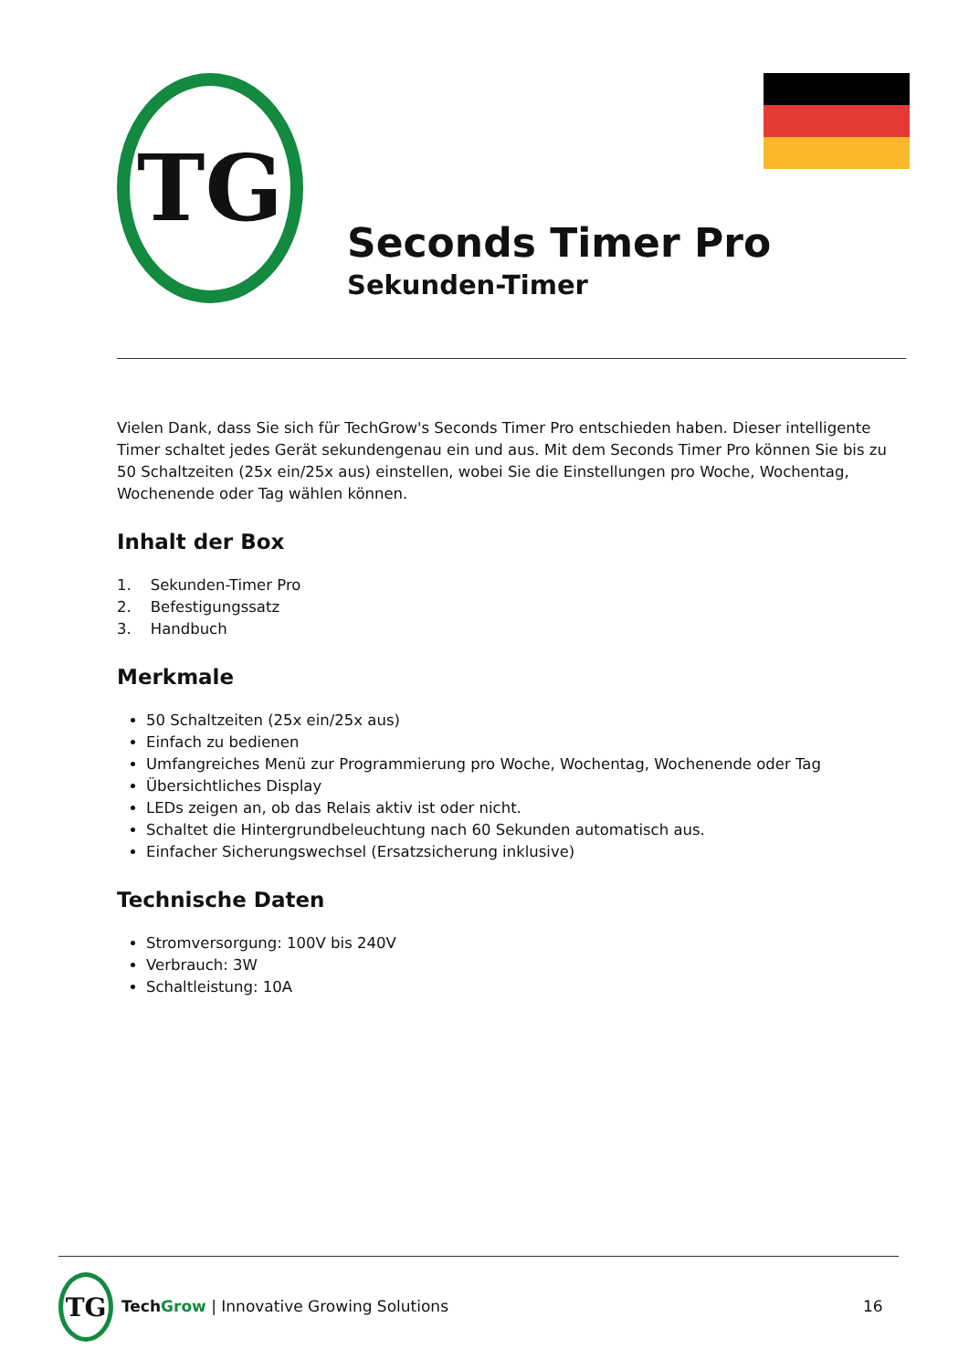TG
Seconds Timer Pro
Sekunden-Timer
Vielen Dank, dass Sie sich für TechGrow's Seconds Timer Pro entschieden haben. Dieser intelligente Timer schaltet jedes Gerät sekundengenau ein und aus. Mit dem Seconds Timer Pro können Sie bis zu 50 Schaltzeiten (25x ein/25x aus) einstellen, wobei Sie die Einstellungen pro Woche, Wochentag, Wochenende oder Tag wählen können.
Inhalt der Box
1. Sekunden-Timer Pro
2. Befestigungssatz
3. Handbuch
Merkmale
50 Schaltzeiten (25x ein/25x aus)
Einfach zu bedienen
Umfangreiches Menü zur Programmierung pro Woche, Wochentag, Wochenende oder Tag
Übersichtliches Display
LEDs zeigen an, ob das Relais aktiv ist oder nicht.
Schaltet die Hintergrundbeleuchtung nach 60 Sekunden automatisch aus.
Einfacher Sicherungswechsel (Ersatzsicherung inklusive)
Technische Daten
Stromversorgung: 100V bis 240V
Verbrauch: 3W
Schaltleistung: 10A
TG
TechGrow | Innovative Growing Solutions
16